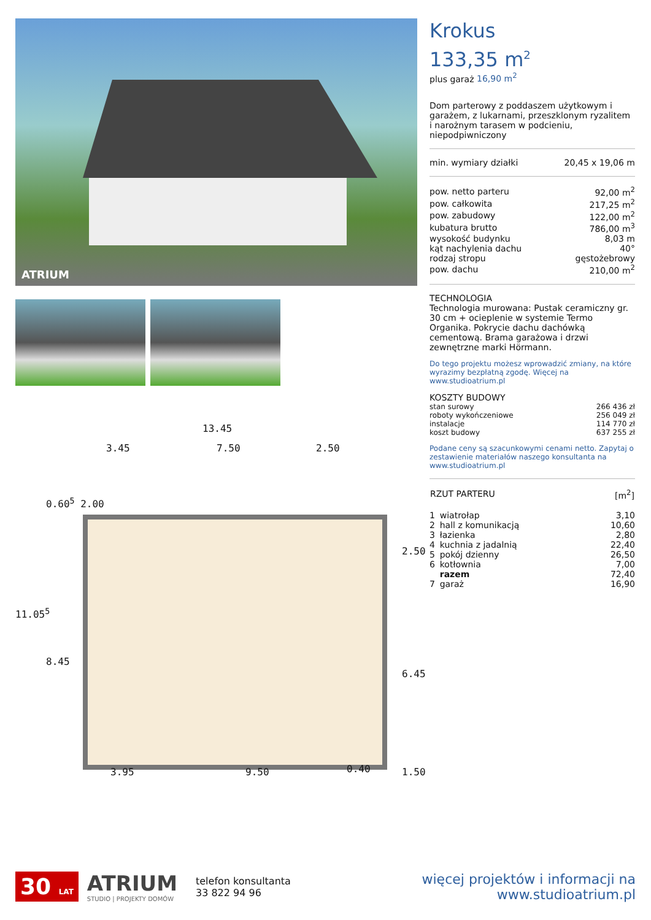ATRIUM
13.45
3.45 7.50 2.50
11.05<sup>5</sup>
0.60<sup>5</sup> 2.00
8.45
2.50
6.45
1.50 3.95 9.50 0.40
Krokus
133,35 m<sup>2</sup>
plus garaż 16,90 m<sup>2</sup>
Dom parterowy z poddaszem użytkowym i garażem, z lukarnami, przeszklonym ryzalitem i narożnym tarasem w podcieniu, niepodpiwniczony
| min. wymiary działki | 20,45 x 19,06 m |
| pow. netto parteru | 92,00 m<sup>2</sup> |
| pow. całkowita | 217,25 m<sup>2</sup> |
| pow. zabudowy | 122,00 m<sup>2</sup> |
| kubatura brutto | 786,00 m<sup>3</sup> |
| wysokość budynku | 8,03 m |
| kąt nachylenia dachu | 40° |
| rodzaj stropu | gęstożebrowy |
| pow. dachu | 210,00 m<sup>2</sup> |
TECHNOLOGIA
Technologia murowana: Pustak ceramiczny gr. 30 cm + ocieplenie w systemie Termo Organika. Pokrycie dachu dachówką cementową. Brama garażowa i drzwi zewnętrzne marki Hörmann.
Do tego projektu możesz wprowadzić zmiany, na które wyrazimy bezpłatną zgodę. Więcej na www.studioatrium.pl
KOSZTY BUDOWY
| stan surowy | 266 436 zł |
| roboty wykończeniowe | 256 049 zł |
| instalacje | 114 770 zł |
| koszt budowy | 637 255 zł |
Podane ceny są szacunkowymi cenami netto. Zapytaj o zestawienie materiałów naszego konsultanta na www.studioatrium.pl
| RZUT PARTERU | | [m<sup>2</sup>] |
| --- | --- | --- |
| 1 | wiatrołap | 3,10 |
| 2 | hall z komunikacją | 10,60 |
| 3 | łazienka | 2,80 |
| 4 | kuchnia z jadalnią | 22,40 |
| 5 | pokój dzienny | 26,50 |
| 6 | kotłownia | 7,00 |
| | razem | 72,40 |
| 7 | garaż | 16,90 |
30 LAT
ATRIUM
STUDIO | PROJEKTY DOMÓW
telefon konsultanta
33 822 94 96
więcej projektów i informacji na
www.studioatrium.pl